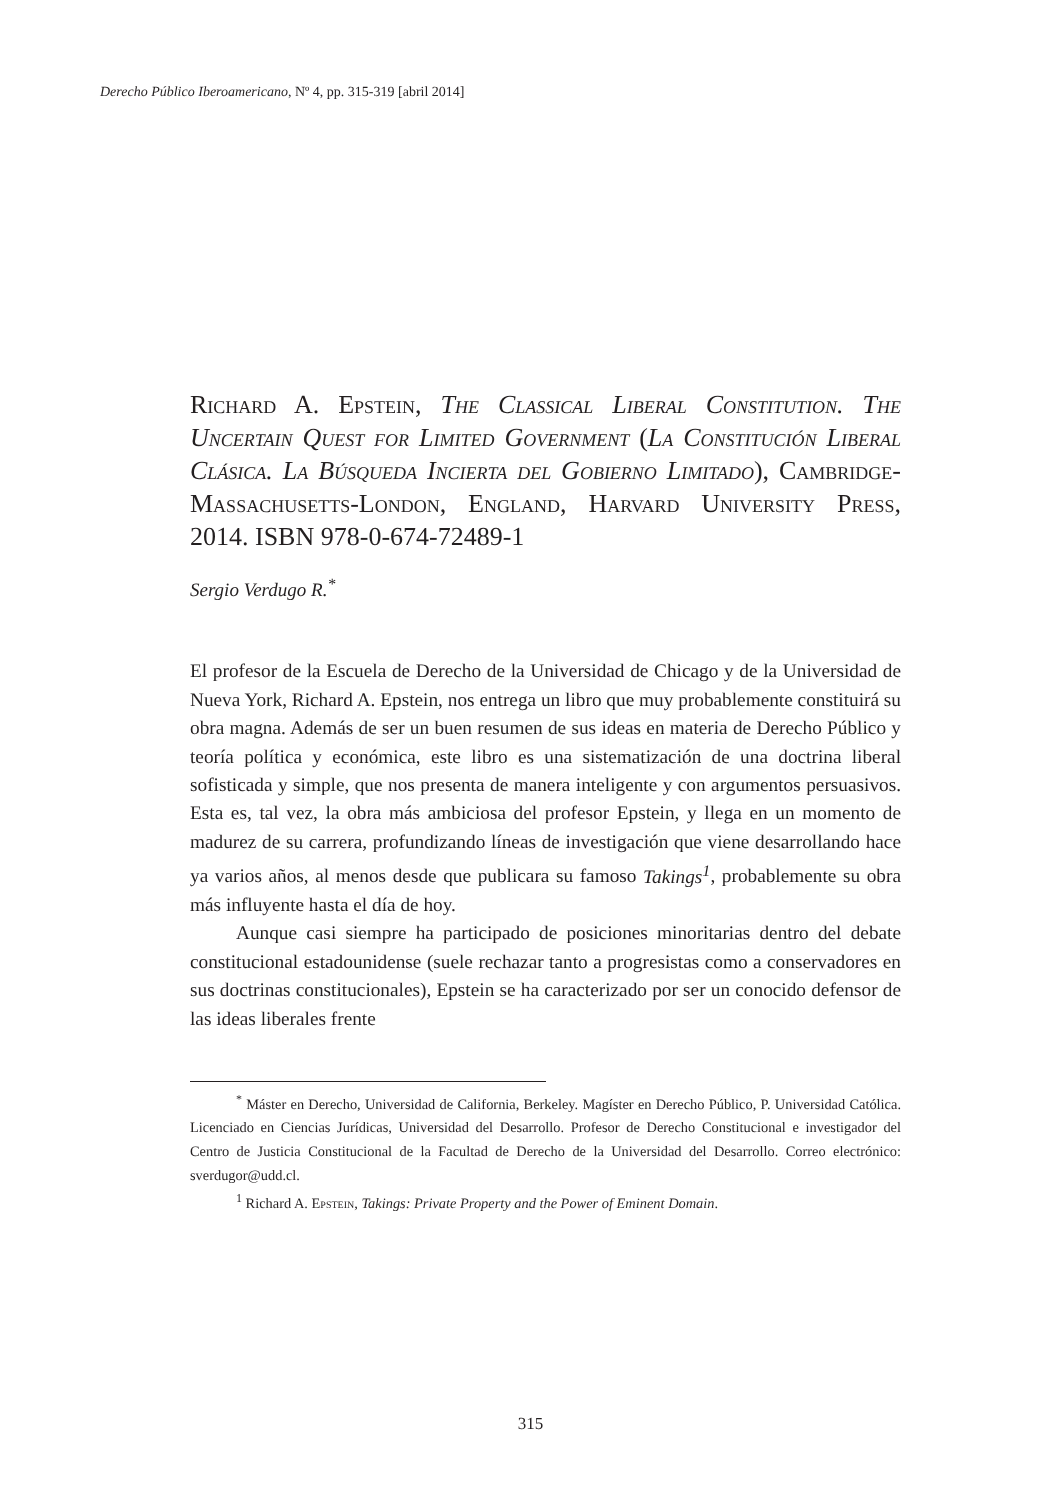Derecho Público Iberoamericano, Nº 4, pp. 315-319 [abril 2014]
Richard A. Epstein, The Classical Liberal Constitution. The Uncertain Quest for Limited Government (La Constitución Liberal Clásica. La Búsqueda Incierta del Gobierno Limitado), Cambridge-Massachusetts-London, England, Harvard University Press, 2014. ISBN 978-0-674-72489-1
Sergio Verdugo R.<sup>*</sup>
El profesor de la Escuela de Derecho de la Universidad de Chicago y de la Universidad de Nueva York, Richard A. Epstein, nos entrega un libro que muy probablemente constituirá su obra magna. Además de ser un buen resumen de sus ideas en materia de Derecho Público y teoría política y económica, este libro es una sistematización de una doctrina liberal sofisticada y simple, que nos presenta de manera inteligente y con argumentos persuasivos. Esta es, tal vez, la obra más ambiciosa del profesor Epstein, y llega en un momento de madurez de su carrera, profundizando líneas de investigación que viene desarrollando hace ya varios años, al menos desde que publicara su famoso Takings<sup>1</sup>, probablemente su obra más influyente hasta el día de hoy.
Aunque casi siempre ha participado de posiciones minoritarias dentro del debate constitucional estadounidense (suele rechazar tanto a progresistas como a conservadores en sus doctrinas constitucionales), Epstein se ha caracterizado por ser un conocido defensor de las ideas liberales frente
<sup>*</sup> Máster en Derecho, Universidad de California, Berkeley. Magíster en Derecho Público, P. Universidad Católica. Licenciado en Ciencias Jurídicas, Universidad del Desarrollo. Profesor de Derecho Constitucional e investigador del Centro de Justicia Constitucional de la Facultad de Derecho de la Universidad del Desarrollo. Correo electrónico: sverdugor@udd.cl.
<sup>1</sup> Richard A. Epstein, Takings: Private Property and the Power of Eminent Domain.
315